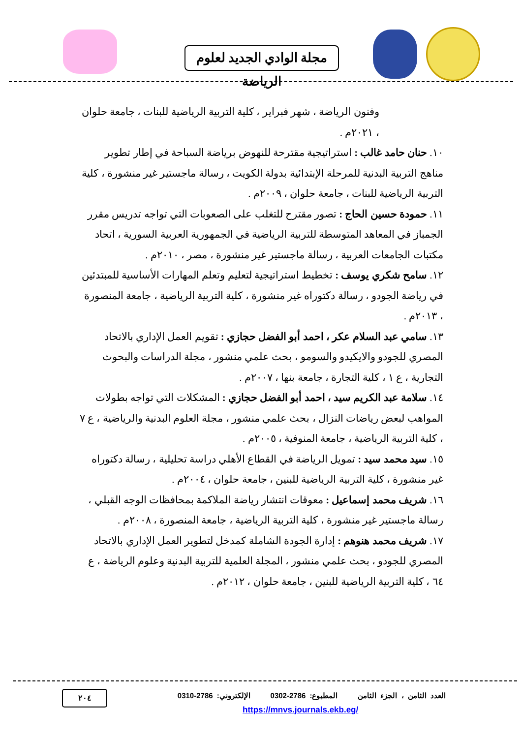مجلة الوادي الجديد لعلوم الرياضة
وفنون الرياضة ، شهر فبراير ، كلية التربية الرياضية للبنات ، جامعة حلوان ، ٢٠٢١م .
١٠. حنان حامد غالب : استراتيجية مقترحة للنهوض برياضة السباحة في إطار تطوير مناهج التربية البدنية للمرحلة الإبتدائية بدولة الكويت ، رسالة ماجستير غير منشورة ، كلية التربية الرياضية للبنات ، جامعة حلوان ، ٢٠٠٩م .
١١. حمودة حسين الحاج : تصور مقترح للتغلب على الصعوبات التي تواجه تدريس مقرر الجمباز في المعاهد المتوسطة للتربية الرياضية في الجمهورية العربية السورية ، اتحاد مكتبات الجامعات العربية ، رسالة ماجستير غير منشورة ، مصر ، ٢٠١٠م .
١٢. سامح شكري يوسف : تخطيط استراتيجية لتعليم وتعلم المهارات الأساسية للمبتدئين في رياضة الجودو ، رسالة دكتوراه غير منشورة ، كلية التربية الرياضية ، جامعة المنصورة ، ٢٠١٣م .
١٣. سامي عبد السلام عكر ، احمد أبو الفضل حجازي : تقويم العمل الإداري بالاتحاد المصري للجودو والايكيدو والسومو ، بحث علمي منشور ، مجلة الدراسات والبحوث التجارية ، ع ١ ، كلية التجارة ، جامعة بنها ، ٢٠٠٧م .
١٤. سلامة عبد الكريم سيد ، احمد أبو الفضل حجازي : المشكلات التي تواجه بطولات المواهب لبعض رياضات النزال ، بحث علمي منشور ، مجلة العلوم البدنية والرياضية ، ع ٧ ، كلية التربية الرياضية ، جامعة المنوفية ، ٢٠٠٥م .
١٥. سيد محمد سيد : تمويل الرياضة في القطاع الأهلي دراسة تحليلية ، رسالة دكتوراه غير منشورة ، كلية التربية الرياضية للبنين ، جامعة حلوان ، ٢٠٠٤م .
١٦. شريف محمد إسماعيل : معوقات انتشار رياضة الملاكمة بمحافظات الوجه القبلي ، رسالة ماجستير غير منشورة ، كلية التربية الرياضية ، جامعة المنصورة ، ٢٠٠٨م .
١٧. شريف محمد هنوهم : إدارة الجودة الشاملة كمدخل لتطوير العمل الإداري بالاتحاد المصري للجودو ، بحث علمي منشور ، المجلة العلمية للتربية البدنية وعلوم الرياضة ، ع ٦٤ ، كلية التربية الرياضية للبنين ، جامعة حلوان ، ٢٠١٢م .
العدد الثامن ، الجزء الثامن المطبوع: 2786-0302 الإلكتروني: 2786-0310
٢٠٤
https://mnvs.journals.ekb.eg/